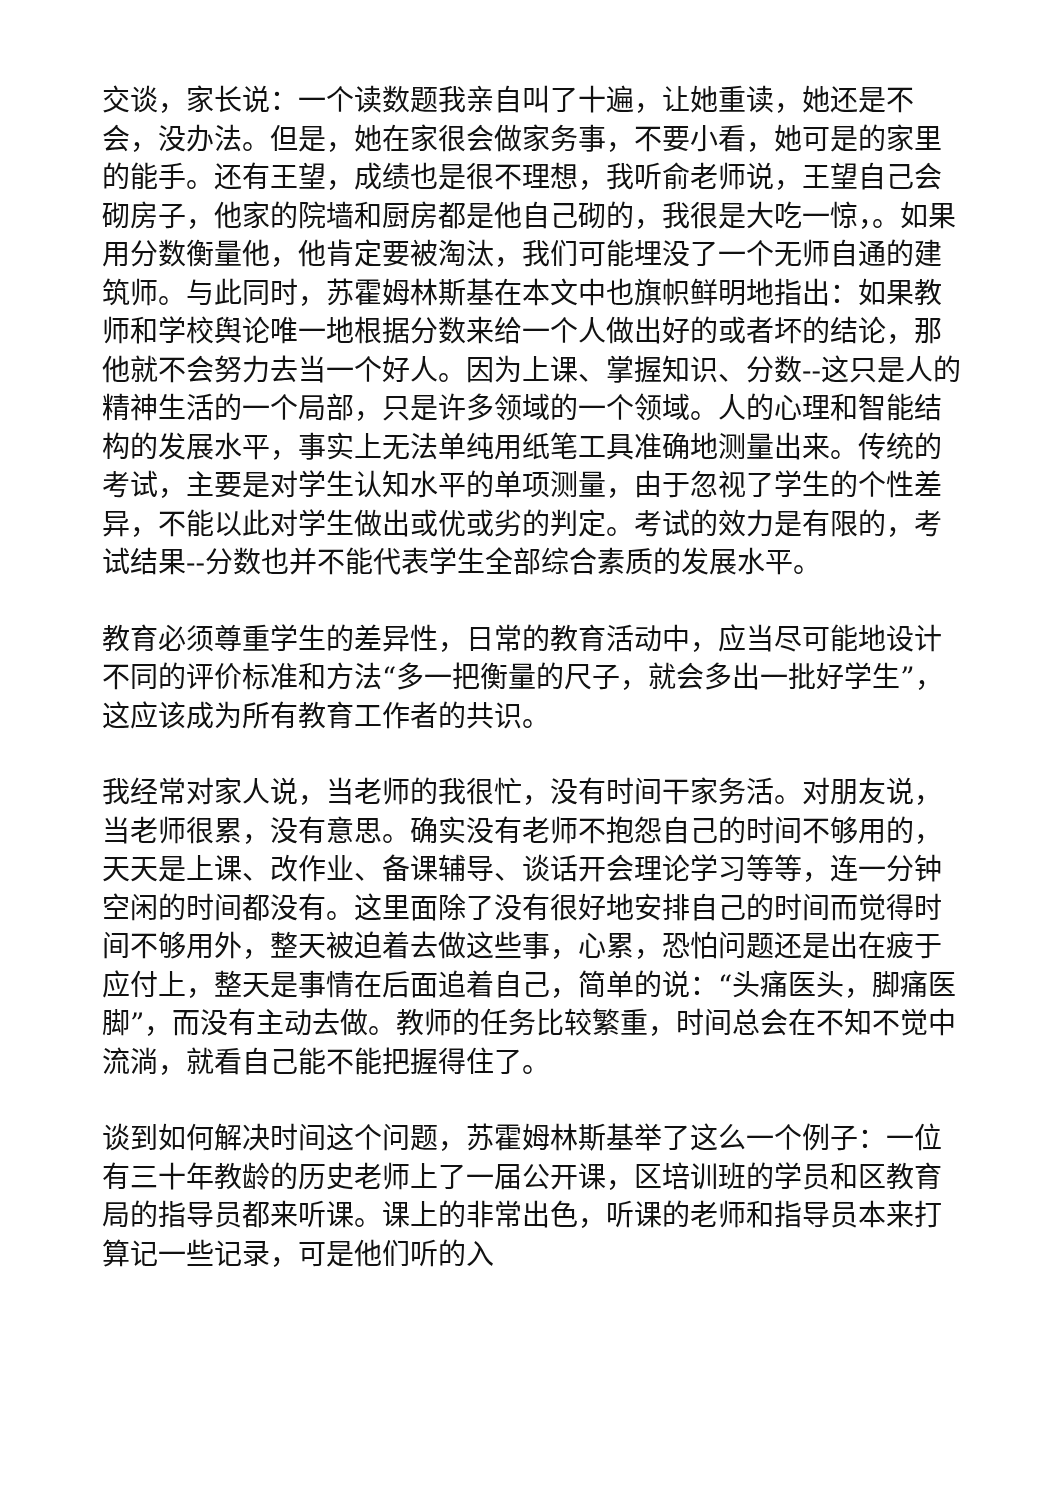交谈，家长说：一个读数题我亲自叫了十遍，让她重读，她还是不会，没办法。但是，她在家很会做家务事，不要小看，她可是的家里的能手。还有王望，成绩也是很不理想，我听俞老师说，王望自己会砌房子，他家的院墙和厨房都是他自己砌的，我很是大吃一惊，。如果用分数衡量他，他肯定要被淘汰，我们可能埋没了一个无师自通的建筑师。与此同时，苏霍姆林斯基在本文中也旗帜鲜明地指出：如果教师和学校舆论唯一地根据分数来给一个人做出好的或者坏的结论，那他就不会努力去当一个好人。因为上课、掌握知识、分数--这只是人的精神生活的一个局部，只是许多领域的一个领域。人的心理和智能结构的发展水平，事实上无法单纯用纸笔工具准确地测量出来。传统的考试，主要是对学生认知水平的单项测量，由于忽视了学生的个性差异，不能以此对学生做出或优或劣的判定。考试的效力是有限的，考试结果--分数也并不能代表学生全部综合素质的发展水平。
教育必须尊重学生的差异性，日常的教育活动中，应当尽可能地设计不同的评价标准和方法“多一把衡量的尺子，就会多出一批好学生”，这应该成为所有教育工作者的共识。
我经常对家人说，当老师的我很忙，没有时间干家务活。对朋友说，当老师很累，没有意思。确实没有老师不抱怨自己的时间不够用的，天天是上课、改作业、备课辅导、谈话开会理论学习等等，连一分钟空闲的时间都没有。这里面除了没有很好地安排自己的时间而觉得时间不够用外，整天被迫着去做这些事，心累，恐怕问题还是出在疲于应付上，整天是事情在后面追着自己，简单的说：“头痛医头，脚痛医脚”，而没有主动去做。教师的任务比较繁重，时间总会在不知不觉中流淌，就看自己能不能把握得住了。
谈到如何解决时间这个问题，苏霍姆林斯基举了这么一个例子：一位有三十年教龄的历史老师上了一届公开课，区培训班的学员和区教育局的指导员都来听课。课上的非常出色，听课的老师和指导员本来打算记一些记录，可是他们听的入